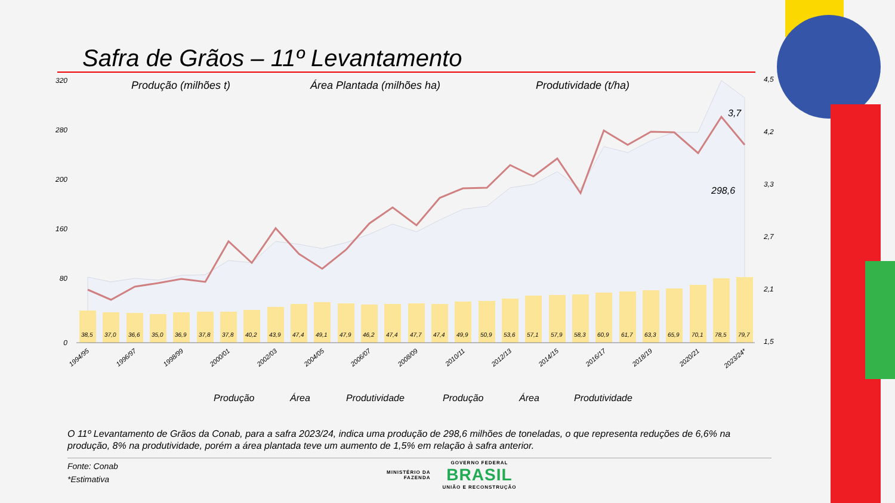Safra de Grãos – 11º Levantamento
Produção (milhões t)
Área Plantada (milhões ha)
Produtividade (t/ha)
320
280
200
160
80
0
4,5
4,2
3,3
2,7
2,1
1,5
3,7
298,6
38,5
37,0
36,6
35,0
36,9
37,8
37,8
40,2
43,9
47,4
49,1
47,9
46,2
47,4
47,7
47,4
49,9
50,9
53,6
57,1
57,9
58,3
60,9
61,7
63,3
65,9
70,1
78,5
79,7
1994/95
1996/97
1998/99
2000/01
2002/03
2004/05
2006/07
2008/09
2010/11
2012/13
2014/15
2016/17
2018/19
2020/21
2023/24*
Produção
Área
Produtividade
Produção
Área
Produtividade
O 11º Levantamento de Grãos da Conab, para a safra 2023/24, indica uma produção de 298,6 milhões de toneladas, o que representa reduções de 6,6% na produção, 8% na produtividade, porém a área plantada teve um aumento de 1,5% em relação à safra anterior.
Fonte: Conab
*Estimativa
MINISTÉRIO DA
FAZENDA
GOVERNO FEDERAL
BRASIL
UNIÃO E RECONSTRUÇÃO